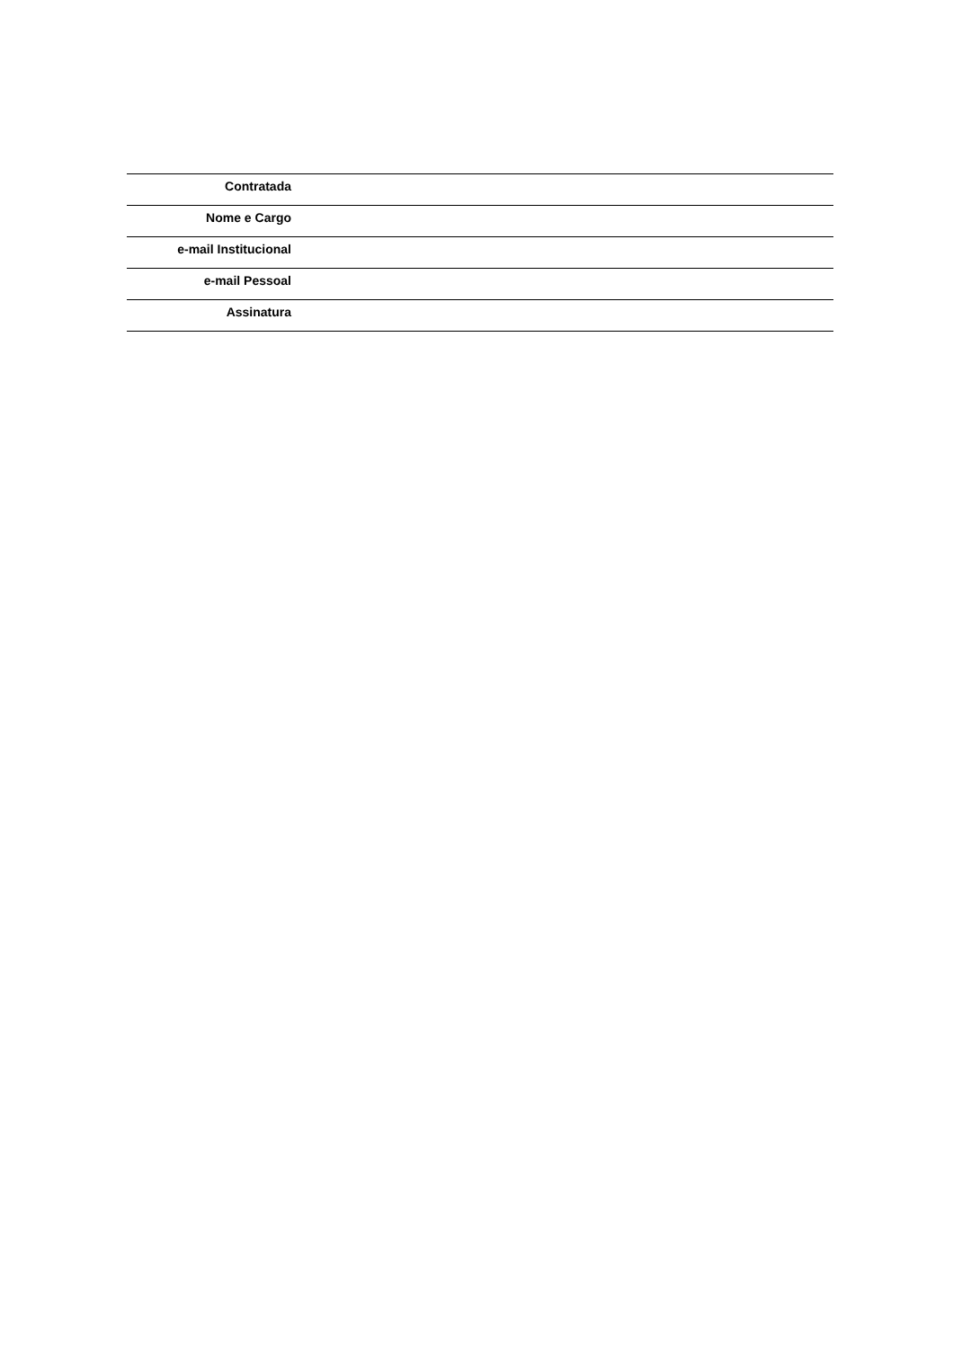| Contratada | |
| Nome e Cargo | |
| e-mail Institucional | |
| e-mail Pessoal | |
| Assinatura | |